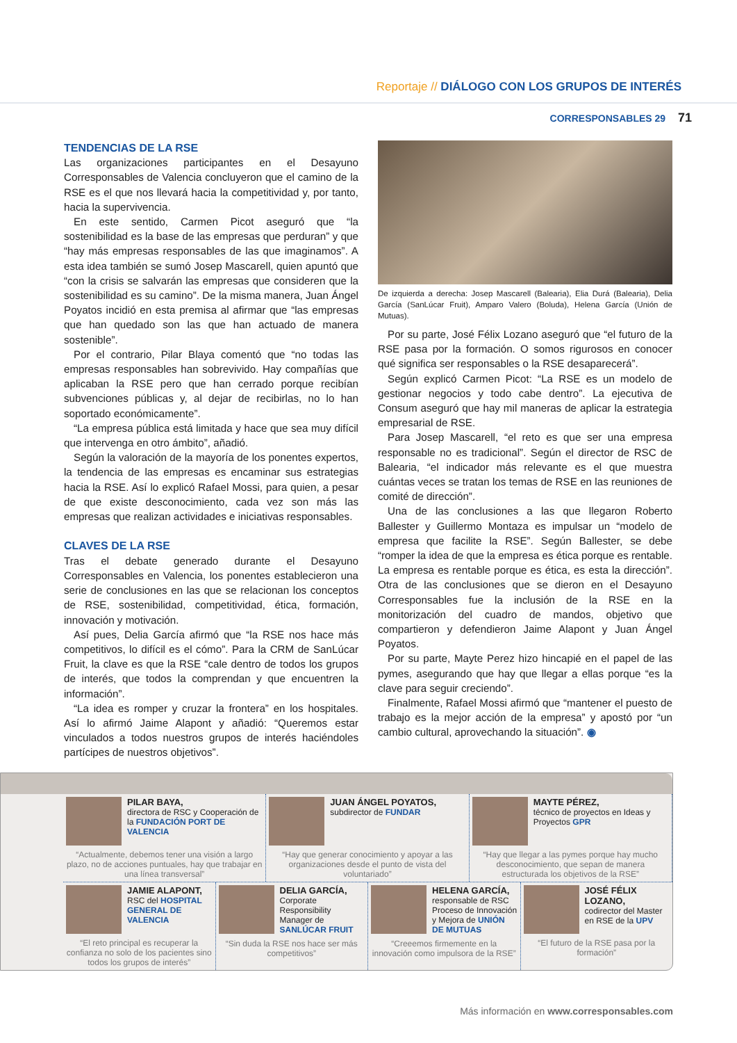Reportaje // DIÁLOGO CON LOS GRUPOS DE INTERÉS
CORRESPONSABLES 29 71
TENDENCIAS DE LA RSE
Las organizaciones participantes en el Desayuno Corresponsables de Valencia concluyeron que el camino de la RSE es el que nos llevará hacia la competitividad y, por tanto, hacia la supervivencia.
En este sentido, Carmen Picot aseguró que “la sostenibilidad es la base de las empresas que perduran” y que “hay más empresas responsables de las que imaginamos”. A esta idea también se sumó Josep Mascarell, quien apuntó que “con la crisis se salvarán las empresas que consideren que la sostenibilidad es su camino”. De la misma manera, Juan Ángel Poyatos incidió en esta premisa al afirmar que “las empresas que han quedado son las que han actuado de manera sostenible”.
Por el contrario, Pilar Blaya comentó que “no todas las empresas responsables han sobrevivido. Hay compañías que aplicaban la RSE pero que han cerrado porque recibían subvenciones públicas y, al dejar de recibirlas, no lo han soportado económicamente”.
“La empresa pública está limitada y hace que sea muy difícil que intervenga en otro ámbito”, añadió.
Según la valoración de la mayoría de los ponentes expertos, la tendencia de las empresas es encaminar sus estrategias hacia la RSE. Así lo explicó Rafael Mossi, para quien, a pesar de que existe desconocimiento, cada vez son más las empresas que realizan actividades e iniciativas responsables.
CLAVES DE LA RSE
Tras el debate generado durante el Desayuno Corresponsables en Valencia, los ponentes establecieron una serie de conclusiones en las que se relacionan los conceptos de RSE, sostenibilidad, competitividad, ética, formación, innovación y motivación.
Así pues, Delia García afirmó que “la RSE nos hace más competitivos, lo difícil es el cómo”. Para la CRM de SanLúcar Fruit, la clave es que la RSE “cale dentro de todos los grupos de interés, que todos la comprendan y que encuentren la información”.
“La idea es romper y cruzar la frontera” en los hospitales. Así lo afirmó Jaime Alapont y añadió: “Queremos estar vinculados a todos nuestros grupos de interés haciéndoles partícipes de nuestros objetivos”.
De izquierda a derecha: Josep Mascarell (Balearia), Elia Durá (Balearia), Delia García (SanLúcar Fruit), Amparo Valero (Boluda), Helena García (Unión de Mutuas).
Por su parte, José Félix Lozano aseguró que “el futuro de la RSE pasa por la formación. O somos rigurosos en conocer qué significa ser responsables o la RSE desaparecerá”.
Según explicó Carmen Picot: “La RSE es un modelo de gestionar negocios y todo cabe dentro”. La ejecutiva de Consum aseguró que hay mil maneras de aplicar la estrategia empresarial de RSE.
Para Josep Mascarell, “el reto es que ser una empresa responsable no es tradicional”. Según el director de RSC de Balearia, “el indicador más relevante es el que muestra cuántas veces se tratan los temas de RSE en las reuniones de comité de dirección”.
Una de las conclusiones a las que llegaron Roberto Ballester y Guillermo Montaza es impulsar un “modelo de empresa que facilite la RSE”. Según Ballester, se debe “romper la idea de que la empresa es ética porque es rentable. La empresa es rentable porque es ética, es esta la dirección”. Otra de las conclusiones que se dieron en el Desayuno Corresponsables fue la inclusión de la RSE en la monitorización del cuadro de mandos, objetivo que compartieron y defendieron Jaime Alapont y Juan Ángel Poyatos.
Por su parte, Mayte Perez hizo hincapié en el papel de las pymes, asegurando que hay que llegar a ellas porque “es la clave para seguir creciendo”.
Finalmente, Rafael Mossi afirmó que “mantener el puesto de trabajo es la mejor acción de la empresa” y apostó por “un cambio cultural, aprovechando la situación”. ◉
PILAR BAYA,
directora de RSC y Cooperación de la FUNDACIÓN PORT DE VALENCIA
“Actualmente, debemos tener una visión a largo plazo, no de acciones puntuales, hay que trabajar en una línea transversal”
JUAN ÁNGEL POYATOS,
subdirector de FUNDAR
“Hay que generar conocimiento y apoyar a las organizaciones desde el punto de vista del voluntariado”
MAYTE PÉREZ,
técnico de proyectos en Ideas y Proyectos GPR
“Hay que llegar a las pymes porque hay mucho desconocimiento, que sepan de manera estructurada los objetivos de la RSE”
JAMIE ALAPONT,
RSC del HOSPITAL GENERAL DE VALENCIA
“El reto principal es recuperar la confianza no solo de los pacientes sino todos los grupos de interés”
DELIA GARCÍA,
Corporate Responsibility Manager de SANLÚCAR FRUIT
“Sin duda la RSE nos hace ser más competitivos”
HELENA GARCÍA,
responsable de RSC Proceso de Innovación y Mejora de UNIÓN DE MUTUAS
“Creeemos firmemente en la innovación como impulsora de la RSE”
JOSÉ FÉLIX LOZANO,
codirector del Master en RSE de la UPV
“El futuro de la RSE pasa por la formación”
Más información en www.corresponsables.com